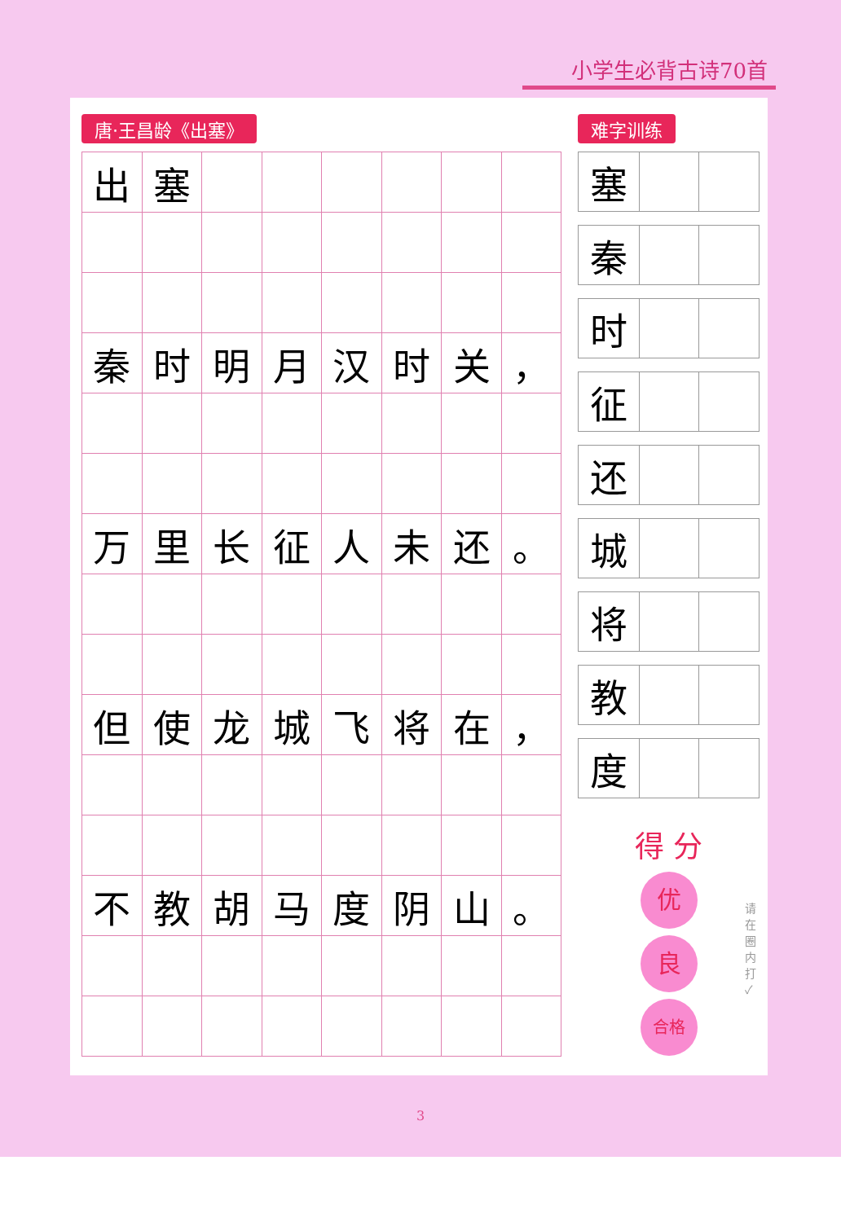小学生必背古诗70首
唐·王昌龄《出塞》
| 出 | 塞 | | | | | | |
| 秦 | 时 | 明 | 月 | 汉 | 时 | 关 | ， |
| 万 | 里 | 长 | 征 | 人 | 未 | 还 | 。 |
| 但 | 使 | 龙 | 城 | 飞 | 将 | 在 | ， |
| 不 | 教 | 胡 | 马 | 度 | 阴 | 山 | 。 |
难字训练
| 塞 | | |
| 秦 | | |
| 时 | | |
| 征 | | |
| 还 | | |
| 城 | | |
| 将 | | |
| 教 | | |
| 度 | | |
得 分
优
良
合格
请在圈内打✓
3